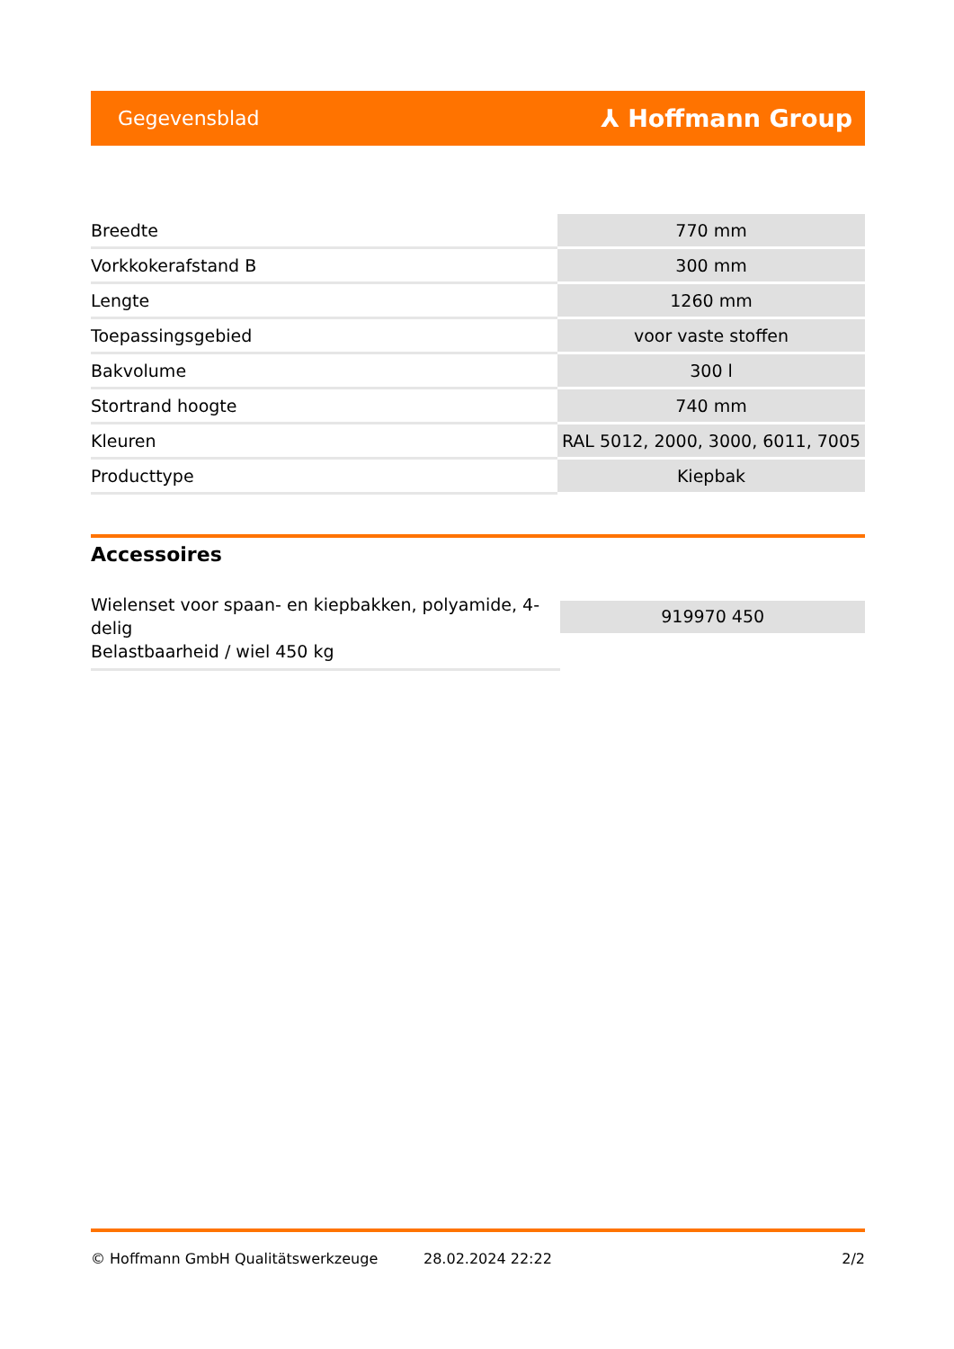Gegevensblad ⅄ Hoffmann Group
| Breedte | 770 mm |
| Vorkkokerafstand B | 300 mm |
| Lengte | 1260 mm |
| Toepassingsgebied | voor vaste stoffen |
| Bakvolume | 300 l |
| Stortrand hoogte | 740 mm |
| Kleuren | RAL 5012, 2000, 3000, 6011, 7005 |
| Producttype | Kiepbak |
Accessoires
Wielenset voor spaan- en kiepbakken, polyamide, 4-delig
Belastbaarheid / wiel 450 kg
919970 450
© Hoffmann GmbH Qualitätswerkzeuge 28.02.2024 22:22 2/2